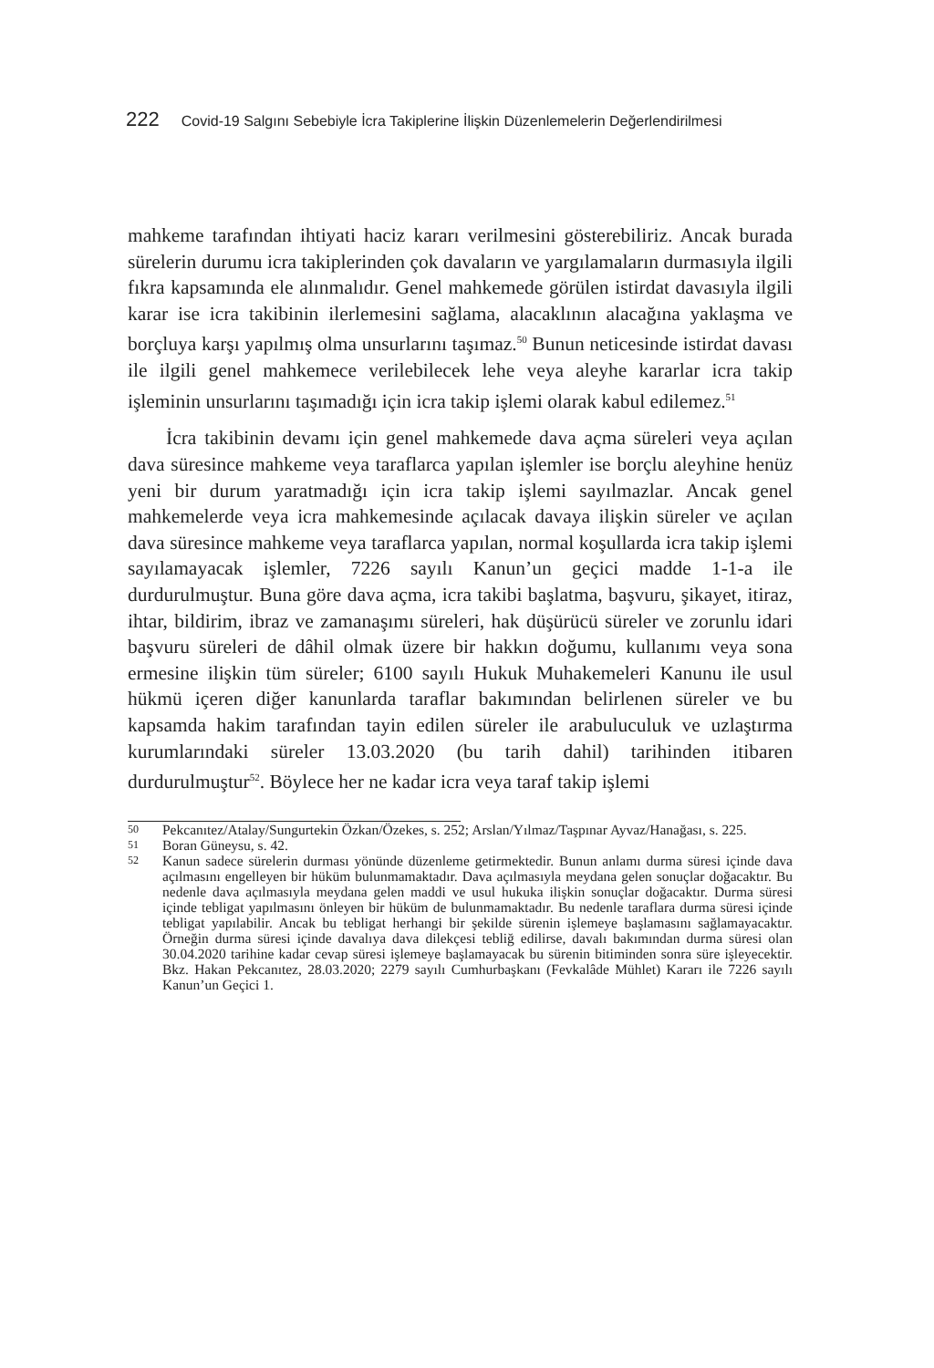222 Covid-19 Salgını Sebebiyle İcra Takiplerine İlişkin Düzenlemelerin Değerlendirilmesi
mahkeme tarafından ihtiyati haciz kararı verilmesini gösterebiliriz. Ancak burada sürelerin durumu icra takiplerinden çok davaların ve yargılamaların durmasıyla ilgili fıkra kapsamında ele alınmalıdır. Genel mahkemede görülen istirdat davasıyla ilgili karar ise icra takibinin ilerlemesini sağlama, alacaklının alacağına yaklaşma ve borçluya karşı yapılmış olma unsurlarını taşımaz.<sup>50</sup> Bunun neticesinde istirdat davası ile ilgili genel mahkemece verilebilecek lehe veya aleyhe kararlar icra takip işleminin unsurlarını taşımadığı için icra takip işlemi olarak kabul edilemez.<sup>51</sup>
İcra takibinin devamı için genel mahkemede dava açma süreleri veya açılan dava süresince mahkeme veya taraflarca yapılan işlemler ise borçlu aleyhine henüz yeni bir durum yaratmadığı için icra takip işlemi sayılmazlar. Ancak genel mahkemelerde veya icra mahkemesinde açılacak davaya ilişkin süreler ve açılan dava süresince mahkeme veya taraflarca yapılan, normal koşullarda icra takip işlemi sayılamayacak işlemler, 7226 sayılı Kanun’un geçici madde 1-1-a ile durdurulmuştur. Buna göre dava açma, icra takibi başlatma, başvuru, şikayet, itiraz, ihtar, bildirim, ibraz ve zamanaşımı süreleri, hak düşürücü süreler ve zorunlu idari başvuru süreleri de dâhil olmak üzere bir hakkın doğumu, kullanımı veya sona ermesine ilişkin tüm süreler; 6100 sayılı Hukuk Muhakemeleri Kanunu ile usul hükmü içeren diğer kanunlarda taraflar bakımından belirlenen süreler ve bu kapsamda hakim tarafından tayin edilen süreler ile arabuluculuk ve uzlaştırma kurumlarındaki süreler 13.03.2020 (bu tarih dahil) tarihinden itibaren durdurulmuştur<sup>52</sup>. Böylece her ne kadar icra veya taraf takip işlemi
50 Pekcanıtez/Atalay/Sungurtekin Özkan/Özekes, s. 252; Arslan/Yılmaz/Taşpınar Ayvaz/Hanağası, s. 225.
51 Boran Güneysu, s. 42.
52 Kanun sadece sürelerin durması yönünde düzenleme getirmektedir. Bunun anlamı durma süresi içinde dava açılmasını engelleyen bir hüküm bulunmamaktadır. Dava açılmasıyla meydana gelen sonuçlar doğacaktır. Bu nedenle dava açılmasıyla meydana gelen maddi ve usul hukuka ilişkin sonuçlar doğacaktır. Durma süresi içinde tebligat yapılmasını önleyen bir hüküm de bulunmamaktadır. Bu nedenle taraflara durma süresi içinde tebligat yapılabilir. Ancak bu tebligat herhangi bir şekilde sürenin işlemeye başlamasını sağlamayacaktır. Örneğin durma süresi içinde davalıya dava dilekçesi tebliğ edilirse, davalı bakımından durma süresi olan 30.04.2020 tarihine kadar cevap süresi işlemeye başlamayacak bu sürenin bitiminden sonra süre işleyecektir. Bkz. Hakan Pekcanıtez, 28.03.2020; 2279 sayılı Cumhurbaşkanı (Fevkalâde Mühlet) Kararı ile 7226 sayılı Kanun’un Geçici 1.